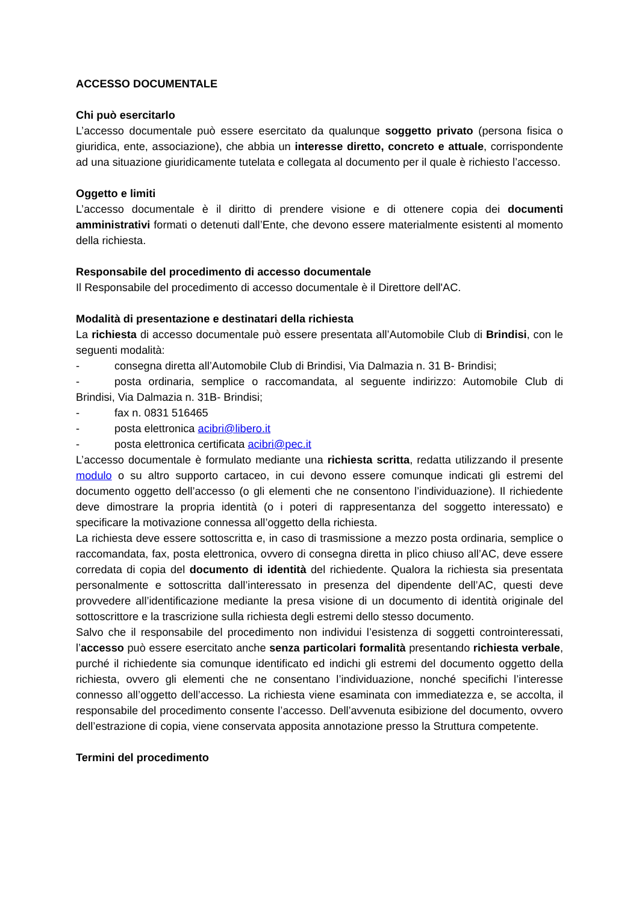ACCESSO DOCUMENTALE
Chi può esercitarlo
L’accesso documentale può essere esercitato da qualunque soggetto privato (persona fisica o giuridica, ente, associazione), che abbia un interesse diretto, concreto e attuale, corrispondente ad una situazione giuridicamente tutelata e collegata al documento per il quale è richiesto l’accesso.
Oggetto e limiti
L’accesso documentale è il diritto di prendere visione e di ottenere copia dei documenti amministrativi formati o detenuti dall’Ente, che devono essere materialmente esistenti al momento della richiesta.
Responsabile del procedimento di accesso documentale
Il Responsabile del procedimento di accesso documentale è il Direttore dell'AC.
Modalità di presentazione e destinatari della richiesta
La richiesta di accesso documentale può essere presentata all’Automobile Club di Brindisi, con le seguenti modalità:
- consegna diretta all’Automobile Club di Brindisi, Via Dalmazia n. 31 B- Brindisi;
- posta ordinaria, semplice o raccomandata, al seguente indirizzo: Automobile Club di Brindisi, Via Dalmazia n. 31B- Brindisi;
- fax n. 0831 516465
- posta elettronica acibri@libero.it
- posta elettronica certificata acibri@pec.it
L’accesso documentale è formulato mediante una richiesta scritta, redatta utilizzando il presente modulo o su altro supporto cartaceo, in cui devono essere comunque indicati gli estremi del documento oggetto dell’accesso (o gli elementi che ne consentono l’individuazione). Il richiedente deve dimostrare la propria identità (o i poteri di rappresentanza del soggetto interessato) e specificare la motivazione connessa all’oggetto della richiesta.
La richiesta deve essere sottoscritta e, in caso di trasmissione a mezzo posta ordinaria, semplice o raccomandata, fax, posta elettronica, ovvero di consegna diretta in plico chiuso all’AC, deve essere corredata di copia del documento di identità del richiedente. Qualora la richiesta sia presentata personalmente e sottoscritta dall’interessato in presenza del dipendente dell’AC, questi deve provvedere all’identificazione mediante la presa visione di un documento di identità originale del sottoscrittore e la trascrizione sulla richiesta degli estremi dello stesso documento.
Salvo che il responsabile del procedimento non individui l’esistenza di soggetti controinteressati, l’accesso può essere esercitato anche senza particolari formalità presentando richiesta verbale, purché il richiedente sia comunque identificato ed indichi gli estremi del documento oggetto della richiesta, ovvero gli elementi che ne consentano l’individuazione, nonché specifichi l’interesse connesso all’oggetto dell’accesso. La richiesta viene esaminata con immediatezza e, se accolta, il responsabile del procedimento consente l’accesso. Dell’avvenuta esibizione del documento, ovvero dell’estrazione di copia, viene conservata apposita annotazione presso la Struttura competente.
Termini del procedimento